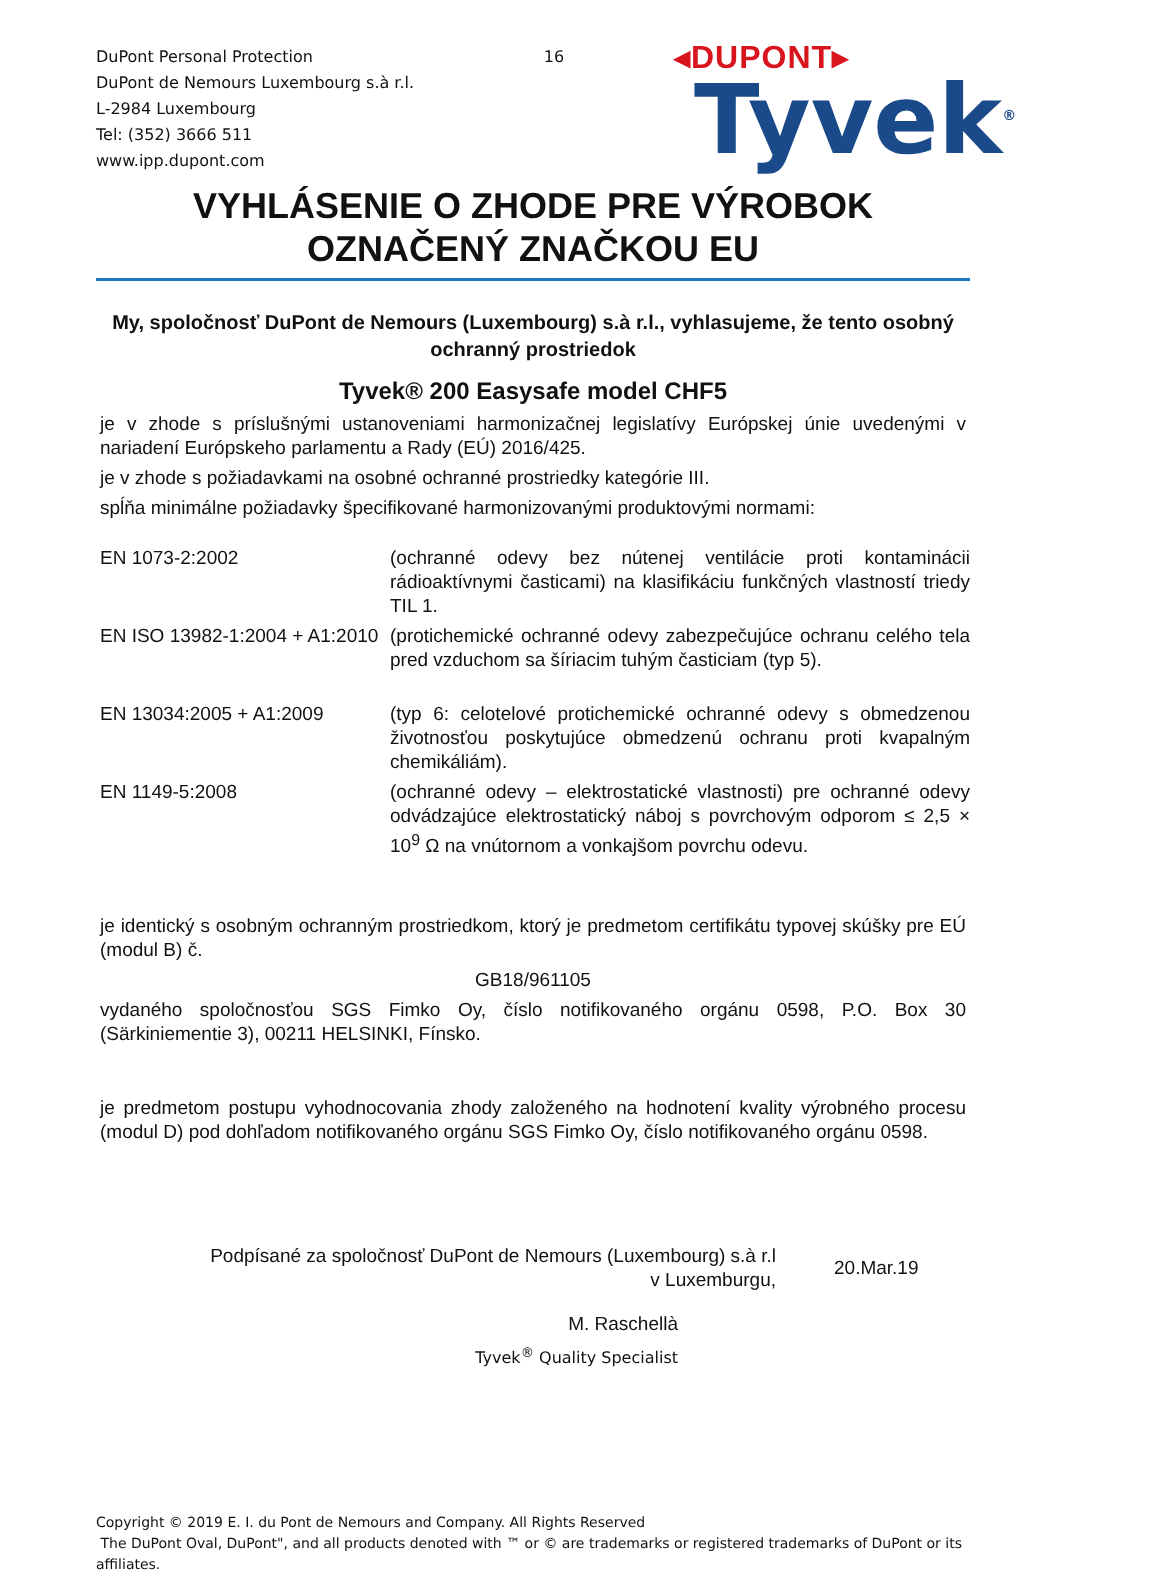DuPont Personal Protection
DuPont de Nemours Luxembourg s.à r.l.
L-2984 Luxembourg
Tel: (352) 3666 511
www.ipp.dupont.com
16
◂DUPONT▸
Tyvek<sup>®</sup>
VYHLÁSENIE O ZHODE PRE VÝROBOK
OZNAČENÝ ZNAČKOU EU
My, spoločnosť DuPont de Nemours (Luxembourg) s.à r.l., vyhlasujeme, že tento osobný ochranný prostriedok
Tyvek® 200 Easysafe model CHF5
je v zhode s príslušnými ustanoveniami harmonizačnej legislatívy Európskej únie uvedenými v nariadení Európskeho parlamentu a Rady (EÚ) 2016/425.
je v zhode s požiadavkami na osobné ochranné prostriedky kategórie III.
spĺňa minimálne požiadavky špecifikované harmonizovanými produktovými normami:
| EN 1073-2:2002 | (ochranné odevy bez nútenej ventilácie proti kontaminácii rádioaktívnymi časticami) na klasifikáciu funkčných vlastností triedy TIL 1. |
| EN ISO 13982-1:2004 + A1:2010 | (protichemické ochranné odevy zabezpečujúce ochranu celého tela pred vzduchom sa šíriacim tuhým časticiam (typ 5). |
| EN 13034:2005 + A1:2009 | (typ 6: celotelové protichemické ochranné odevy s obmedzenou životnosťou poskytujúce obmedzenú ochranu proti kvapalným chemikáliám). |
| EN 1149-5:2008 | (ochranné odevy – elektrostatické vlastnosti) pre ochranné odevy odvádzajúce elektrostatický náboj s povrchovým odporom ≤ 2,5 × 10<sup>9</sup> Ω na vnútornom a vonkajšom povrchu odevu. |
je identický s osobným ochranným prostriedkom, ktorý je predmetom certifikátu typovej skúšky pre EÚ (modul B) č.
GB18/961105
vydaného spoločnosťou SGS Fimko Oy, číslo notifikovaného orgánu 0598, P.O. Box 30 (Särkiniementie 3), 00211 HELSINKI, Fínsko.
je predmetom postupu vyhodnocovania zhody založeného na hodnotení kvality výrobného procesu (modul D) pod dohľadom notifikovaného orgánu SGS Fimko Oy, číslo notifikovaného orgánu 0598.
Podpísané za spoločnosť DuPont de Nemours (Luxembourg) s.à r.l
v Luxemburgu,
20.Mar.19
M. Raschellà
Tyvek<sup>®</sup> Quality Specialist
Copyright © 2019 E. I. du Pont de Nemours and Company. All Rights Reserved
The DuPont Oval, DuPont", and all products denoted with ™ or © are trademarks or registered trademarks of DuPont or its affiliates.